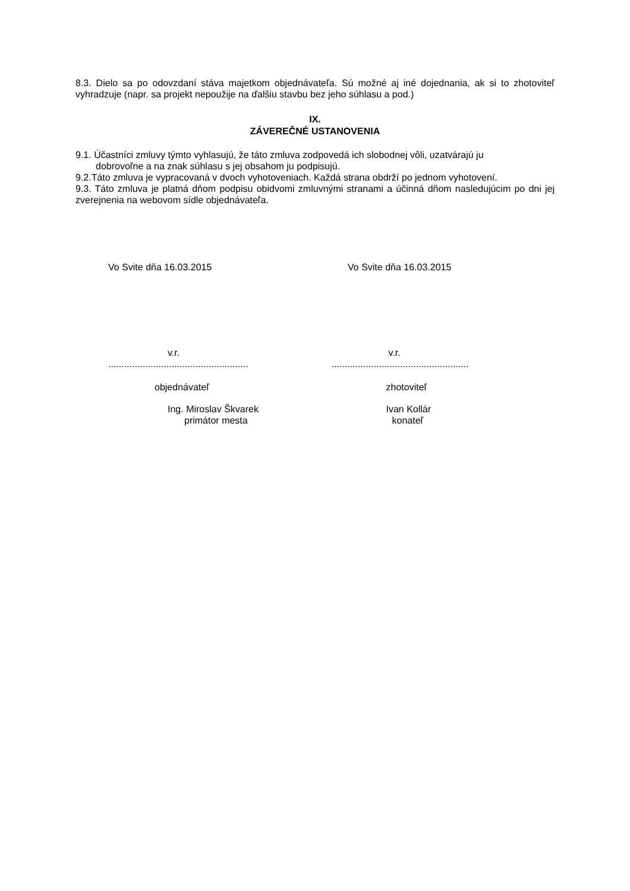8.3. Dielo sa po odovzdaní stáva majetkom objednávateľa. Sú možné aj iné dojednania, ak si to zhotoviteľ vyhradzuje (napr. sa projekt nepoužije na ďalšiu stavbu bez jeho súhlasu a pod.)
IX.
ZÁVEREČNÉ USTANOVENIA
9.1. Účastníci zmluvy týmto vyhlasujú, že táto zmluva zodpovedá ich slobodnej vôli, uzatvárajú ju
dobrovoľne a na znak súhlasu s jej obsahom ju podpisujú.
9.2.Táto zmluva je vypracovaná v dvoch vyhotoveniach. Každá strana obdrží po jednom vyhotovení.
9.3. Táto zmluva je platná dňom podpisu obidvomi zmluvnými stranami a účinná dňom nasledujúcim po dni jej zverejnenia na webovom sídle objednávateľa.
Vo Svite dňa 16.03.2015 Vo Svite dňa 16.03.2015
v.r.
.....................................................
objednávateľ
Ing. Miroslav Škvarek
primátor mesta
v.r.
....................................................
zhotoviteľ
Ivan Kollár
konateľ